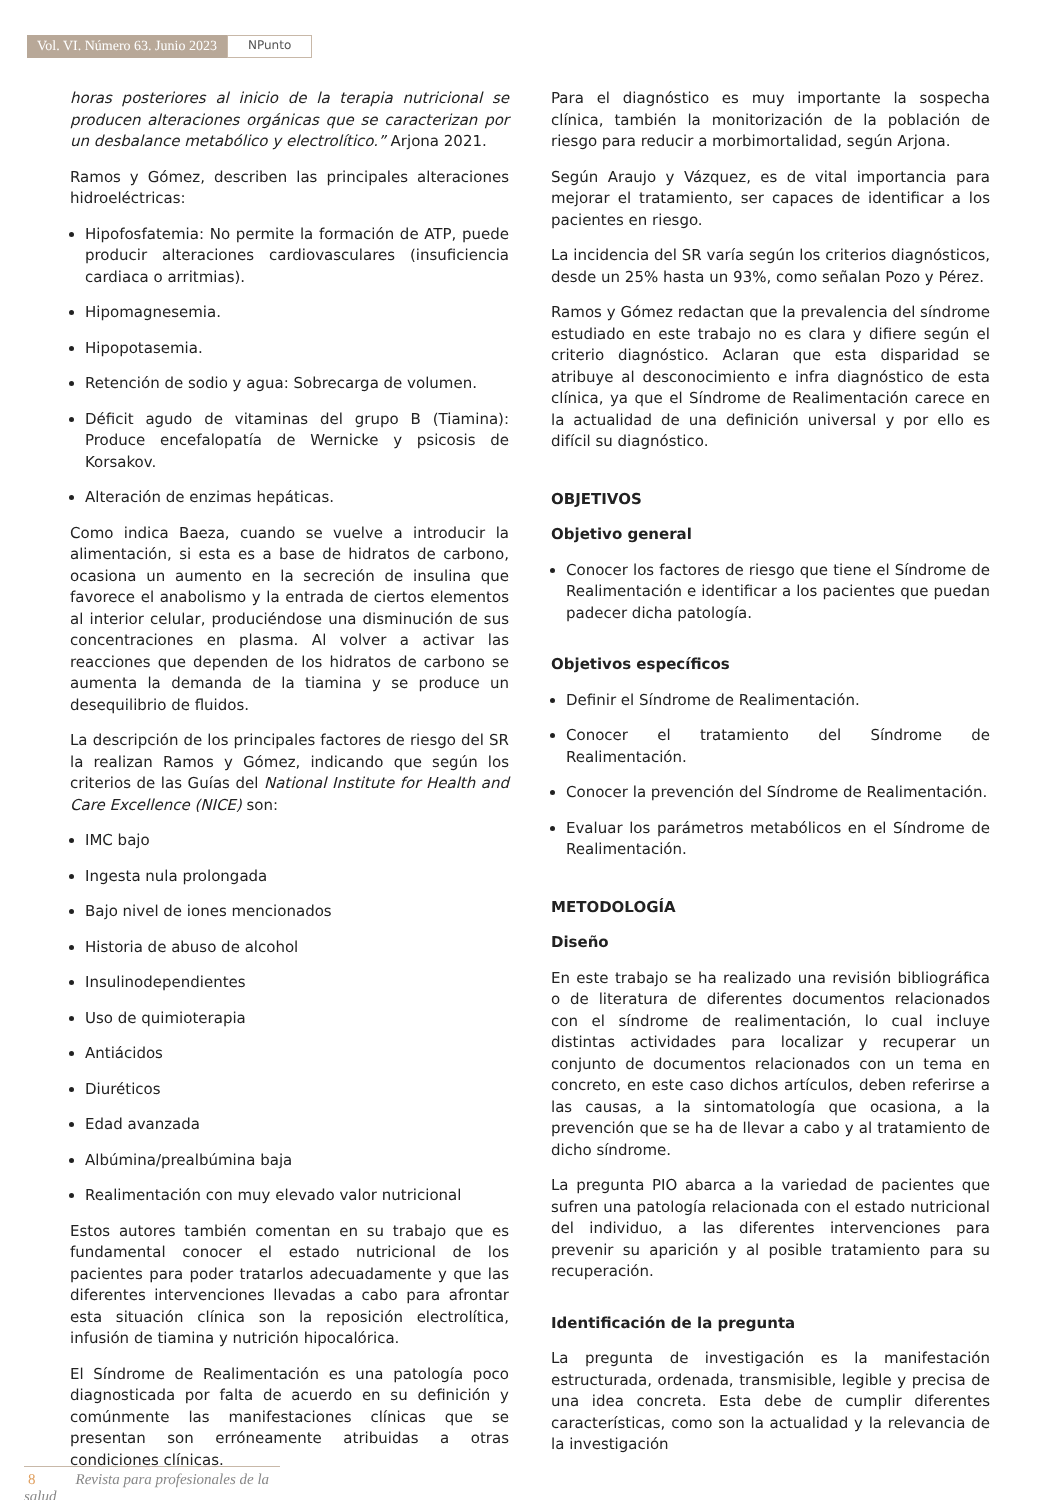Vol. VI. Número 63. Junio 2023
NPunto
horas posteriores al inicio de la terapia nutricional se producen alteraciones orgánicas que se caracterizan por un desbalance metabólico y electrolítico.” Arjona 2021.
Ramos y Gómez, describen las principales alteraciones hidroeléctricas:
Hipofosfatemia: No permite la formación de ATP, puede producir alteraciones cardiovasculares (insuficiencia cardiaca o arritmias).
Hipomagnesemia.
Hipopotasemia.
Retención de sodio y agua: Sobrecarga de volumen.
Déficit agudo de vitaminas del grupo B (Tiamina): Produce encefalopatía de Wernicke y psicosis de Korsakov.
Alteración de enzimas hepáticas.
Como indica Baeza, cuando se vuelve a introducir la alimentación, si esta es a base de hidratos de carbono, ocasiona un aumento en la secreción de insulina que favorece el anabolismo y la entrada de ciertos elementos al interior celular, produciéndose una disminución de sus concentraciones en plasma. Al volver a activar las reacciones que dependen de los hidratos de carbono se aumenta la demanda de la tiamina y se produce un desequilibrio de fluidos.
La descripción de los principales factores de riesgo del SR la realizan Ramos y Gómez, indicando que según los criterios de las Guías del National Institute for Health and Care Excellence (NICE) son:
IMC bajo
Ingesta nula prolongada
Bajo nivel de iones mencionados
Historia de abuso de alcohol
Insulinodependientes
Uso de quimioterapia
Antiácidos
Diuréticos
Edad avanzada
Albúmina/prealbúmina baja
Realimentación con muy elevado valor nutricional
Estos autores también comentan en su trabajo que es fundamental conocer el estado nutricional de los pacientes para poder tratarlos adecuadamente y que las diferentes intervenciones llevadas a cabo para afrontar esta situación clínica son la reposición electrolítica, infusión de tiamina y nutrición hipocalórica.
El Síndrome de Realimentación es una patología poco diagnosticada por falta de acuerdo en su definición y comúnmente las manifestaciones clínicas que se presentan son erróneamente atribuidas a otras condiciones clínicas.
Para el diagnóstico es muy importante la sospecha clínica, también la monitorización de la población de riesgo para reducir a morbimortalidad, según Arjona.
Según Araujo y Vázquez, es de vital importancia para mejorar el tratamiento, ser capaces de identificar a los pacientes en riesgo.
La incidencia del SR varía según los criterios diagnósticos, desde un 25% hasta un 93%, como señalan Pozo y Pérez.
Ramos y Gómez redactan que la prevalencia del síndrome estudiado en este trabajo no es clara y difiere según el criterio diagnóstico. Aclaran que esta disparidad se atribuye al desconocimiento e infra diagnóstico de esta clínica, ya que el Síndrome de Realimentación carece en la actualidad de una definición universal y por ello es difícil su diagnóstico.
OBJETIVOS
Objetivo general
Conocer los factores de riesgo que tiene el Síndrome de Realimentación e identificar a los pacientes que puedan padecer dicha patología.
Objetivos específicos
Definir el Síndrome de Realimentación.
Conocer el tratamiento del Síndrome de Realimentación.
Conocer la prevención del Síndrome de Realimentación.
Evaluar los parámetros metabólicos en el Síndrome de Realimentación.
METODOLOGÍA
Diseño
En este trabajo se ha realizado una revisión bibliográfica o de literatura de diferentes documentos relacionados con el síndrome de realimentación, lo cual incluye distintas actividades para localizar y recuperar un conjunto de documentos relacionados con un tema en concreto, en este caso dichos artículos, deben referirse a las causas, a la sintomatología que ocasiona, a la prevención que se ha de llevar a cabo y al tratamiento de dicho síndrome.
La pregunta PIO abarca a la variedad de pacientes que sufren una patología relacionada con el estado nutricional del individuo, a las diferentes intervenciones para prevenir su aparición y al posible tratamiento para su recuperación.
Identificación de la pregunta
La pregunta de investigación es la manifestación estructurada, ordenada, transmisible, legible y precisa de una idea concreta. Esta debe de cumplir diferentes características, como son la actualidad y la relevancia de la investigación
8 Revista para profesionales de la salud